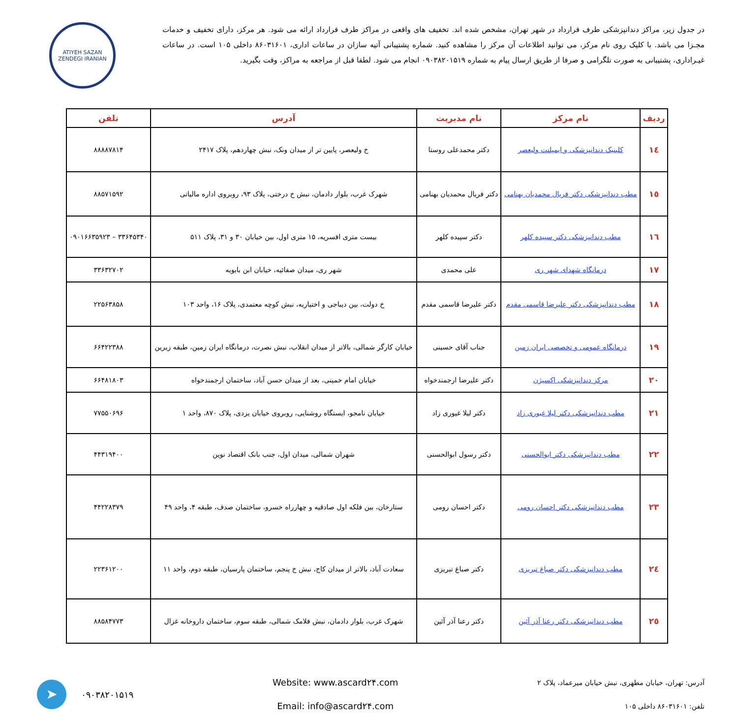در جدول زیر، مراکز دندانپزشکی طرف قرارداد در شهر تهران، مشخص شده اند. تخفیف های واقعی در مراکز طرف قرارداد ارائه می شود. هر مرکز، دارای تخفیف و خدمات مجـزا می باشد. با کلیک روی نام مرکز، می توانید اطلاعات آن مرکز را مشاهده کنید. شماره پشتیبانی آتیه سازان در ساعات اداری، ۸۶۰۳۱۶۰۱ داخلی ۱۰۵ است. در ساعات غیـرادارى، پشتیبانی به صورت تلگرامی و صرفا از طریق ارسال پیام به شماره ۰۹۰۳۸۲۰۱۵۱۹ انجام می شود. لطفا قبل از مراجعه به مراکز، وقت بگیرید.
ATIYEH SAZAN ZENDEGI IRANIAN
| ردیف | نام مرکز | نام مدیریت | آدرس | تلفن |
| --- | --- | --- | --- | --- |
| ۱٤ | کلینیک دندانپزشکی و ایمپلنت ولیعصر | دکتر محمدعلی روستا | خ ولیعصر، پایین تر از میدان ونک، نبش چهاردهم، پلاک ۲۴۱۷ | ۸۸۸۸۷۸۱۴ |
| ۱٥ | مطب دندانپزشکی دکتر فریال محمدیان بهنامی | دکتر فریال محمدیان بهنامی | شهرک غرب، بلوار دادمان، نبش خ درختی، پلاک ۹۳، روبروی اداره مالیاتی | ۸۸۵۷۱۵۹۲ |
| ۱٦ | مطب دندانپزشکی دکتر سپیده کلهر | دکتر سپیده کلهر | بیست متری افسریه، ۱۵ متری اول، بین خیابان ۳۰ و ۳۱، پلاک ۵۱۱ | ۳۳۶۴۵۳۴۰ – ۰۹۰۱۶۶۳۵۹۲۳ |
| ۱۷ | درمانگاه شهدای شهر ری | علی محمدی | شهر ری، میدان صفائیه، خیابان ابن بابویه | ۳۳۶۳۲۷۰۲ |
| ۱۸ | مطب دندانپزشکی دکتر علیرضا قاسمی مقدم | دکتر علیرضا قاسمی مقدم | خ دولت، بین دیباجی و اختیاریه، نبش کوچه معتمدی، پلاک ۱۶، واحد ۱۰۳ | ۲۲۵۶۳۸۵۸ |
| ۱۹ | درمانگاه عمومی و تخصصی ایران زمین | جناب آقای حسینی | خیابان کارگر شمالی، بالاتر از میدان انقلاب، نبش نصرت، درمانگاه ایران زمین، طبقه زیرین | ۶۶۴۲۲۳۸۸ |
| ۲۰ | مرکز دندانپزشکی اکسیژن | دکتر علیرضا ارجمندخواه | خیابان امام خمینی، بعد از میدان حسن آباد، ساختمان ارجمندخواه | ۶۶۴۸۱۸۰۳ |
| ۲۱ | مطب دندانپزشکی دکتر لیلا غیوری زاد | دکتر لیلا غیوری زاد | خیابان نامجو، ایستگاه روشنایی، روبروی خیابان یزدی، پلاک ۸۷۰، واحد ۱ | ۷۷۵۵۰۶۹۶ |
| ۲۲ | مطب دندانپزشکی دکتر ابوالحسنی | دکتر رسول ابوالحسنی | شهران شمالی، میدان اول، جنب بانک اقتصاد نوین | ۴۴۳۱۹۴۰۰ |
| ۲۳ | مطب دندانپزشکی دکتر احسان رومی | دکتر احسان رومی | ستارخان، بین فلکه اول صادقیه و چهارراه خسرو، ساختمان صدف، طبقه ۴، واحد ۴۹ | ۴۴۲۲۸۳۷۹ |
| ۲٤ | مطب دندانپزشکی دکتر صباغ تبریزی | دکتر صباغ تبریزی | سعادت آباد، بالاتر از میدان کاج، نبش خ پنجم، ساختمان پارسیان، طبقه دوم، واحد ۱۱ | ۲۲۳۶۱۲۰۰ |
| ۲٥ | مطب دندانپزشکی دکتر رعنا آذر آئین | دکتر رعنا آذر آئین | شهرک غرب، بلوار دادمان، نبش فلامک شمالی، طبقه سوم، ساختمان داروخانه غزال | ۸۸۵۸۴۷۷۳ |
آدرس: تهران، خیابان مطهری، نبش خیابان میرعماد، پلاک ۲
تلفن: ۸۶۰۳۱۶۰۱ داخلی ۱۰۵
Website: www.ascard۲۴.com
Email: info@ascard۲۴.com
➤
۰۹۰۳۸۲۰۱۵۱۹